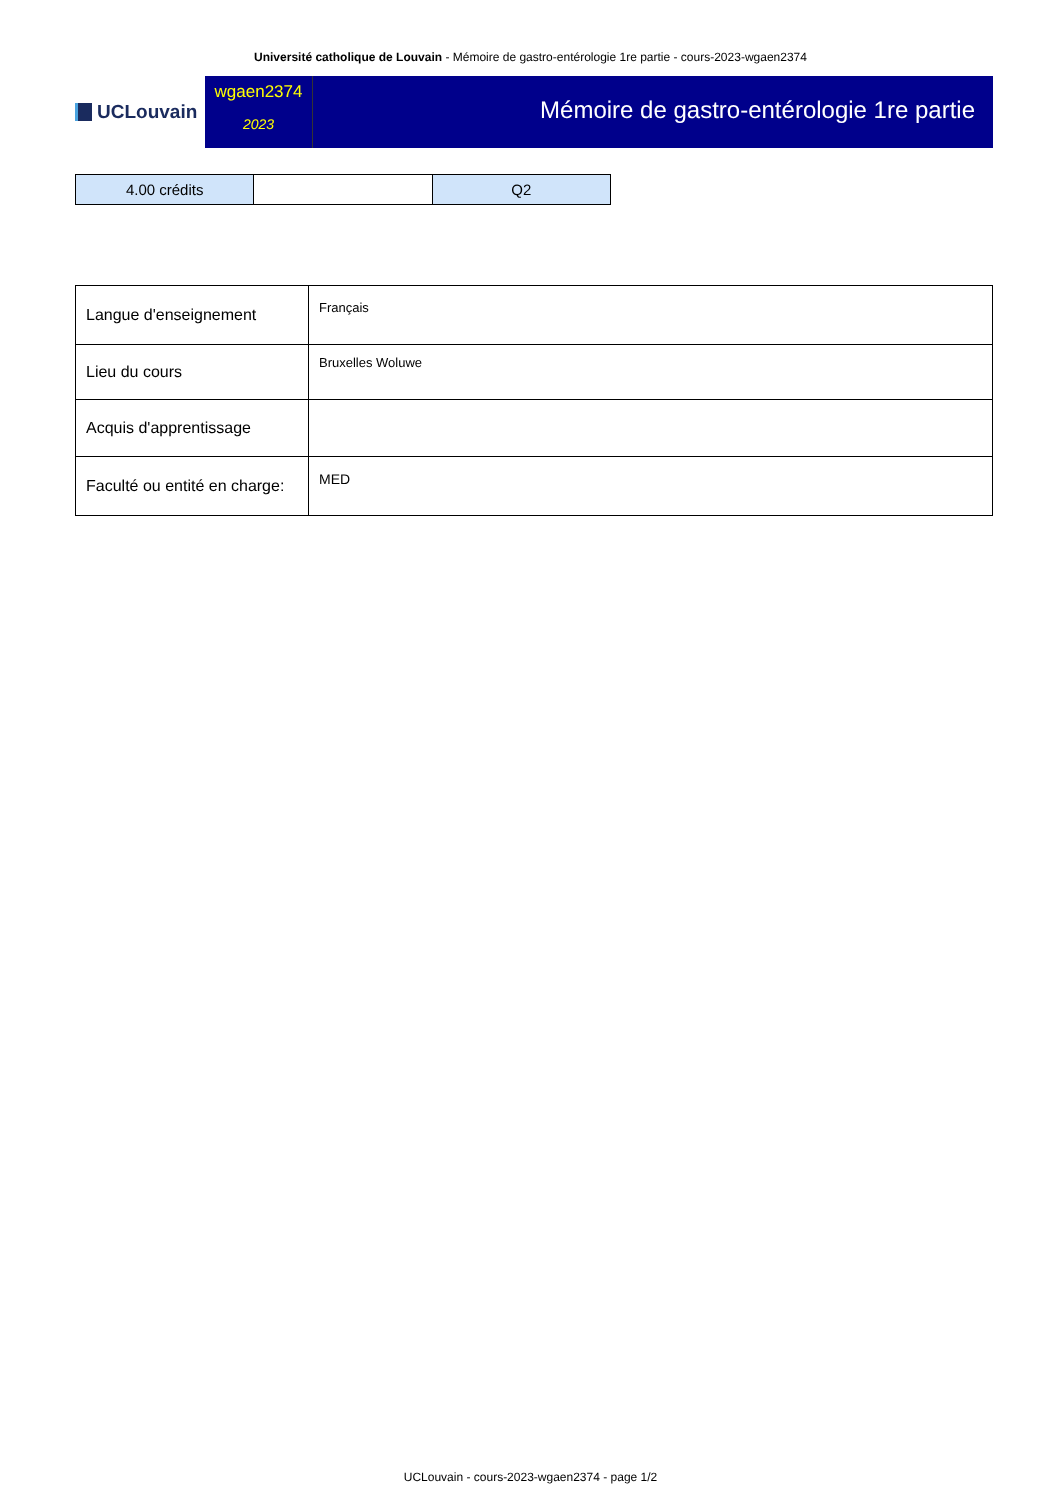Université catholique de Louvain - Mémoire de gastro-entérologie 1re partie - cours-2023-wgaen2374
UCLouvain
wgaen2374
2023
Mémoire de gastro-entérologie 1re partie
| 4.00 crédits | | Q2 |
| Langue d'enseignement | Français |
| Lieu du cours | Bruxelles Woluwe |
| Acquis d'apprentissage | |
| Faculté ou entité en charge: | MED |
UCLouvain - cours-2023-wgaen2374 - page 1/2